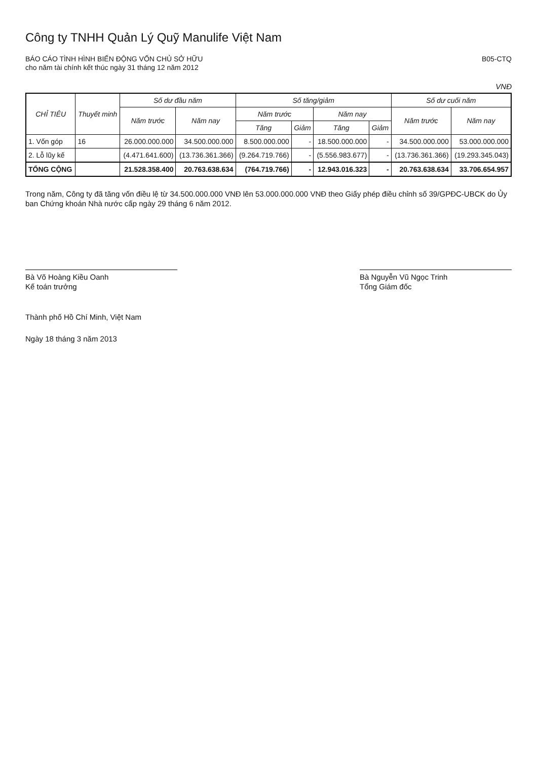Công ty TNHH Quản Lý Quỹ Manulife Việt Nam
BÁO CÁO TÌNH HÌNH BIẾN ĐỘNG VỐN CHỦ SỞ HỮU
cho năm tài chính kết thúc ngày 31 tháng 12 năm 2012
B05-CTQ
VNĐ
| CHỈ TIÊU | Thuyết minh | Số dư đầu năm | | Số tăng/giảm | | | | Số dư cuối năm | |
| --- | --- | --- | --- | --- | --- | --- | --- | --- | --- |
| | | Năm trước | Năm nay | Năm trước | | Năm nay | | Năm trước | Năm nay |
| | | | | Tăng | Giảm | Tăng | Giảm | | |
| 1. Vốn góp | 16 | 26.000.000.000 | 34.500.000.000 | 8.500.000.000 | - | 18.500.000.000 | - | 34.500.000.000 | 53.000.000.000 |
| 2. Lỗ lũy kế | | (4.471.641.600) | (13.736.361.366) | (9.264.719.766) | - | (5.556.983.677) | - | (13.736.361.366) | (19.293.345.043) |
| TỔNG CỘNG | | 21.528.358.400 | 20.763.638.634 | (764.719.766) | - | 12.943.016.323 | - | 20.763.638.634 | 33.706.654.957 |
Trong năm, Công ty đã tăng vốn điều lệ từ 34.500.000.000 VNĐ lên 53.000.000.000 VNĐ theo Giấy phép điều chỉnh số 39/GPĐC-UBCK do Ủy ban Chứng khoán Nhà nước cấp ngày 29 tháng 6 năm 2012.
Bà Võ Hoàng Kiều Oanh
Kế toán trưởng
Bà Nguyễn Vũ Ngọc Trinh
Tổng Giám đốc
Thành phố Hồ Chí Minh, Việt Nam
Ngày 18 tháng 3 năm 2013